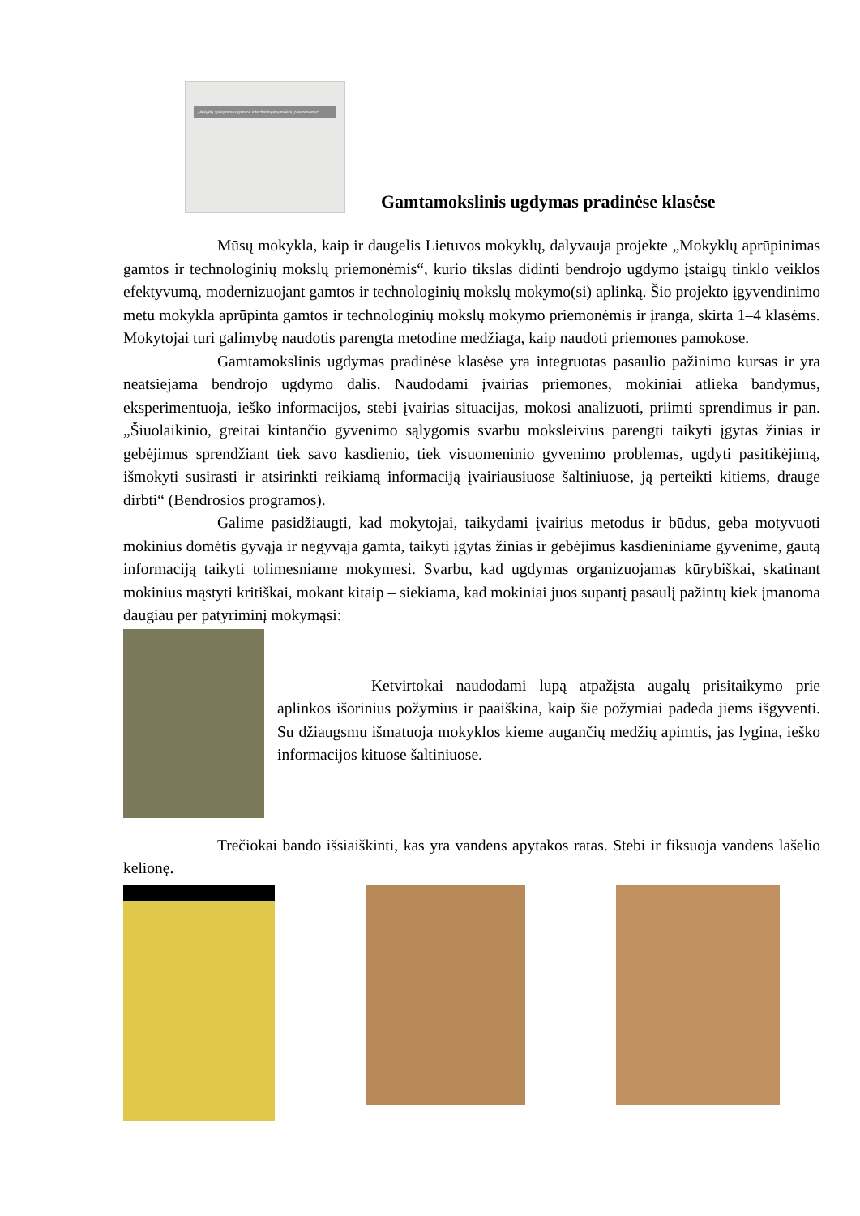„Mokyklų aprūpinimas gamtos ir technologinių mokslų priemonėmis“
Gamtamokslinis ugdymas pradinėse klasėse
Mūsų mokykla, kaip ir daugelis Lietuvos mokyklų, dalyvauja projekte „Mokyklų aprūpinimas gamtos ir technologinių mokslų priemonėmis“, kurio tikslas didinti bendrojo ugdymo įstaigų tinklo veiklos efektyvumą, modernizuojant gamtos ir technologinių mokslų mokymo(si) aplinką. Šio projekto įgyvendinimo metu mokykla aprūpinta gamtos ir technologinių mokslų mokymo priemonėmis ir įranga, skirta 1–4 klasėms. Mokytojai turi galimybę naudotis parengta metodine medžiaga, kaip naudoti priemones pamokose.
Gamtamokslinis ugdymas pradinėse klasėse yra integruotas pasaulio pažinimo kursas ir yra neatsiejama bendrojo ugdymo dalis. Naudodami įvairias priemones, mokiniai atlieka bandymus, eksperimentuoja, ieško informacijos, stebi įvairias situacijas, mokosi analizuoti, priimti sprendimus ir pan. „Šiuolaikinio, greitai kintančio gyvenimo sąlygomis svarbu moksleivius parengti taikyti įgytas žinias ir gebėjimus sprendžiant tiek savo kasdienio, tiek visuomeninio gyvenimo problemas, ugdyti pasitikėjimą, išmokyti susirasti ir atsirinkti reikiamą informaciją įvairiausiuose šaltiniuose, ją perteikti kitiems, drauge dirbti“ (Bendrosios programos).
Galime pasidžiaugti, kad mokytojai, taikydami įvairius metodus ir būdus, geba motyvuoti mokinius domėtis gyvąja ir negyvąja gamta, taikyti įgytas žinias ir gebėjimus kasdieniniame gyvenime, gautą informaciją taikyti tolimesniame mokymesi. Svarbu, kad ugdymas organizuojamas kūrybiškai, skatinant mokinius mąstyti kritiškai, mokant kitaip – siekiama, kad mokiniai juos supantį pasaulį pažintų kiek įmanoma daugiau per patyriminį mokymąsi:
Ketvirtokai naudodami lupą atpažįsta augalų prisitaikymo prie aplinkos išorinius požymius ir paaiškina, kaip šie požymiai padeda jiems išgyventi. Su džiaugsmu išmatuoja mokyklos kieme augančių medžių apimtis, jas lygina, ieško informacijos kituose šaltiniuose.
Trečiokai bando išsiaiškinti, kas yra vandens apytakos ratas. Stebi ir fiksuoja vandens lašelio kelionę.